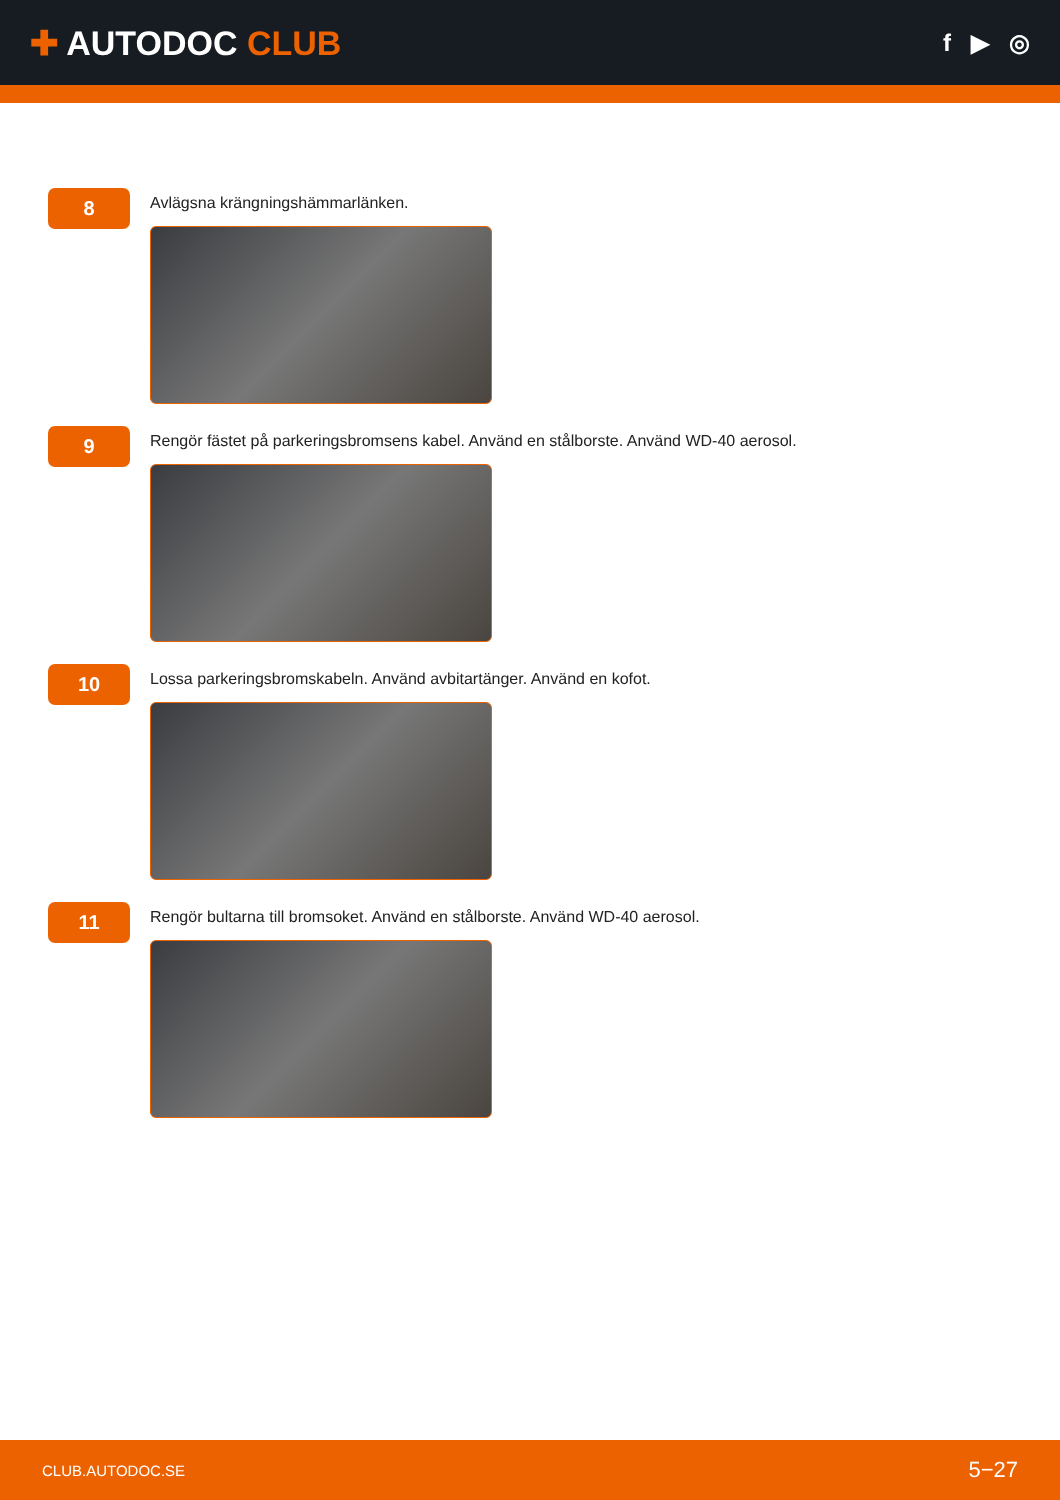✚ AUTODOC CLUB
f ▶ ◎
8
Avlägsna krängningshämmarlänken.
9
Rengör fästet på parkeringsbromsens kabel. Använd en stålborste. Använd WD-40 aerosol.
10
Lossa parkeringsbromskabeln. Använd avbitartänger. Använd en kofot.
11
Rengör bultarna till bromsoket. Använd en stålborste. Använd WD-40 aerosol.
CLUB.AUTODOC.SE 5−27